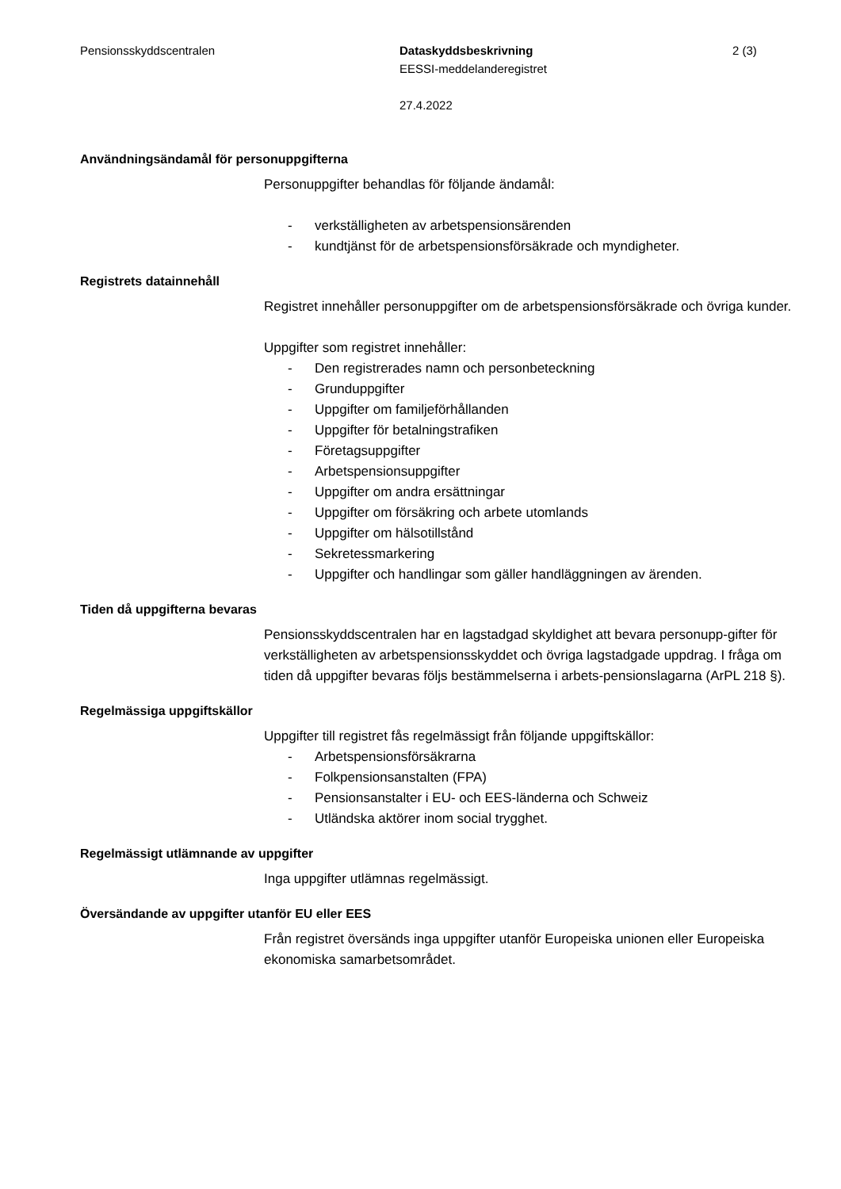Pensionsskyddscentralen Dataskyddsbeskrivning
EESSI-meddelanderegistret
27.4.2022
2 (3)
Användningsändamål för personuppgifterna
Personuppgifter behandlas för följande ändamål:
- verkställigheten av arbetspensionsärenden
- kundtjänst för de arbetspensionsförsäkrade och myndigheter.
Registrets datainnehåll
Registret innehåller personuppgifter om de arbetspensionsförsäkrade och övriga kunder.
Uppgifter som registret innehåller:
- Den registrerades namn och personbeteckning
- Grunduppgifter
- Uppgifter om familjeförhållanden
- Uppgifter för betalningstrafiken
- Företagsuppgifter
- Arbetspensionsuppgifter
- Uppgifter om andra ersättningar
- Uppgifter om försäkring och arbete utomlands
- Uppgifter om hälsotillstånd
- Sekretessmarkering
- Uppgifter och handlingar som gäller handläggningen av ärenden.
Tiden då uppgifterna bevaras
Pensionsskyddscentralen har en lagstadgad skyldighet att bevara personupp-gifter för verkställigheten av arbetspensionsskyddet och övriga lagstadgade uppdrag. I fråga om tiden då uppgifter bevaras följs bestämmelserna i arbets-pensionslagarna (ArPL 218 §).
Regelmässiga uppgiftskällor
Uppgifter till registret fås regelmässigt från följande uppgiftskällor:
- Arbetspensionsförsäkrarna
- Folkpensionsanstalten (FPA)
- Pensionsanstalter i EU- och EES-länderna och Schweiz
- Utländska aktörer inom social trygghet.
Regelmässigt utlämnande av uppgifter
Inga uppgifter utlämnas regelmässigt.
Översändande av uppgifter utanför EU eller EES
Från registret översänds inga uppgifter utanför Europeiska unionen eller Europeiska ekonomiska samarbetsområdet.